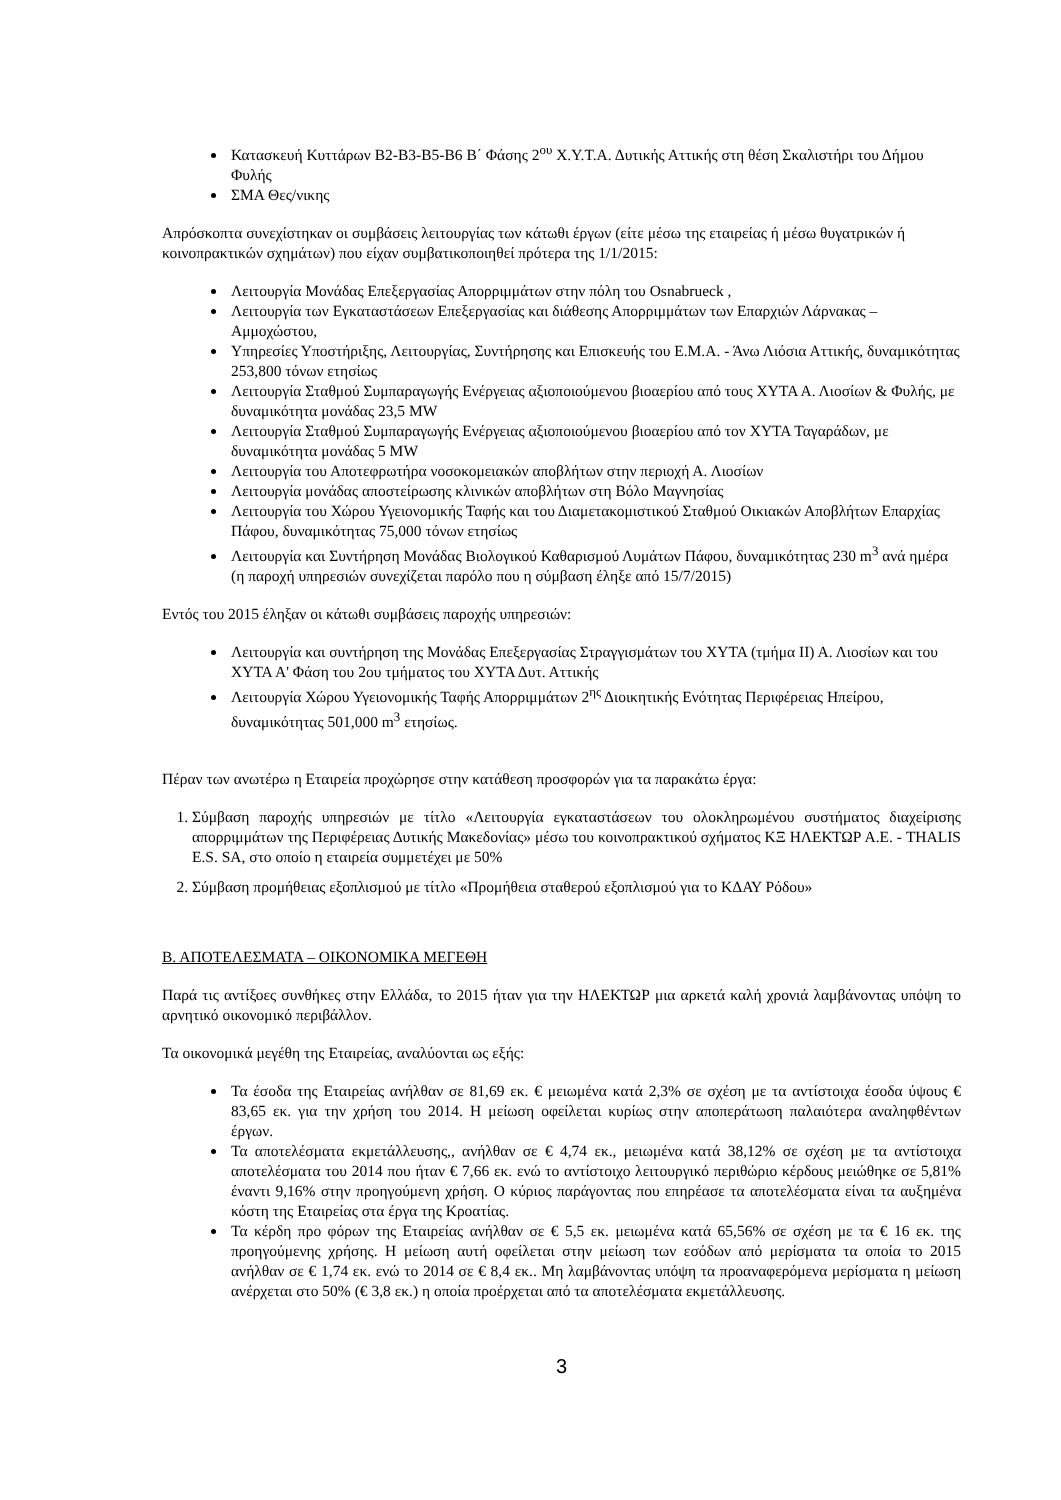Κατασκευή Κυττάρων Β2-Β3-Β5-Β6 Β΄ Φάσης 2<sup>ου</sup> Χ.Υ.Τ.Α. Δυτικής Αττικής στη θέση Σκαλιστήρι του Δήμου Φυλής
ΣΜΑ Θες/νικης
Απρόσκοπτα συνεχίστηκαν οι συμβάσεις λειτουργίας των κάτωθι έργων (είτε μέσω της εταιρείας ή μέσω θυγατρικών ή κοινοπρακτικών σχημάτων) που είχαν συμβατικοποιηθεί πρότερα της 1/1/2015:
Λειτουργία Μονάδας Επεξεργασίας Απορριμμάτων στην πόλη του Osnabrueck ,
Λειτουργία των Εγκαταστάσεων Επεξεργασίας και διάθεσης Απορριμμάτων των Επαρχιών Λάρνακας – Αμμοχώστου,
Υπηρεσίες Υποστήριξης, Λειτουργίας, Συντήρησης και Επισκευής του Ε.Μ.Α. - Άνω Λιόσια Αττικής, δυναμικότητας 253,800 τόνων ετησίως
Λειτουργία Σταθμού Συμπαραγωγής Ενέργειας αξιοποιούμενου βιοαερίου από τους ΧΥΤΑ Α. Λιοσίων & Φυλής, με δυναμικότητα μονάδας 23,5 MW
Λειτουργία Σταθμού Συμπαραγωγής Ενέργειας αξιοποιούμενου βιοαερίου από τον ΧΥΤΑ Ταγαράδων, με δυναμικότητα μονάδας 5 MW
Λειτουργία του Αποτεφρωτήρα νοσοκομειακών αποβλήτων στην περιοχή Α. Λιοσίων
Λειτουργία μονάδας αποστείρωσης κλινικών αποβλήτων στη Βόλο Μαγνησίας
Λειτουργία του Χώρου Υγειονομικής Ταφής και του Διαμετακομιστικού Σταθμού Οικιακών Αποβλήτων Επαρχίας Πάφου, δυναμικότητας 75,000 τόνων ετησίως
Λειτουργία και Συντήρηση Μονάδας Βιολογικού Καθαρισμού Λυμάτων Πάφου, δυναμικότητας 230 m<sup>3</sup> ανά ημέρα (η παροχή υπηρεσιών συνεχίζεται παρόλο που η σύμβαση έληξε από 15/7/2015)
Εντός του 2015 έληξαν οι κάτωθι συμβάσεις παροχής υπηρεσιών:
Λειτουργία και συντήρηση της Μονάδας Επεξεργασίας Στραγγισμάτων του ΧΥΤΑ (τμήμα ΙΙ) Α. Λιοσίων και του ΧΥΤΑ Α' Φάση του 2ου τμήματος του ΧΥΤΑ Δυτ. Αττικής
Λειτουργία Χώρου Υγειονομικής Ταφής Απορριμμάτων 2<sup>ης</sup> Διοικητικής Ενότητας Περιφέρειας Ηπείρου, δυναμικότητας 501,000 m<sup>3</sup> ετησίως.
Πέραν των ανωτέρω η Εταιρεία προχώρησε στην κατάθεση προσφορών για τα παρακάτω έργα:
1. Σύμβαση παροχής υπηρεσιών με τίτλο «Λειτουργία εγκαταστάσεων του ολοκληρωμένου συστήματος διαχείρισης απορριμμάτων της Περιφέρειας Δυτικής Μακεδονίας» μέσω του κοινοπρακτικού σχήματος ΚΞ ΗΛΕΚΤΩΡ Α.Ε. - THALIS E.S. SA, στο οποίο η εταιρεία συμμετέχει με 50%
2. Σύμβαση προμήθειας εξοπλισμού με τίτλο «Προμήθεια σταθερού εξοπλισμού για το ΚΔΑΥ Ρόδου»
Β. ΑΠΟΤΕΛΕΣΜΑΤΑ – ΟΙΚΟΝΟΜΙΚΑ ΜΕΓΕΘΗ
Παρά τις αντίξοες συνθήκες στην Ελλάδα, το 2015 ήταν για την ΗΛΕΚΤΩΡ μια αρκετά καλή χρονιά λαμβάνοντας υπόψη το αρνητικό οικονομικό περιβάλλον.
Τα οικονομικά μεγέθη της Εταιρείας, αναλύονται ως εξής:
Τα έσοδα της Εταιρείας ανήλθαν σε 81,69 εκ. € μειωμένα κατά 2,3% σε σχέση με τα αντίστοιχα έσοδα ύψους € 83,65 εκ. για την χρήση του 2014. Η μείωση οφείλεται κυρίως στην αποπεράτωση παλαιότερα αναληφθέντων έργων.
Τα αποτελέσματα εκμετάλλευσης,, ανήλθαν σε € 4,74 εκ., μειωμένα κατά 38,12% σε σχέση με τα αντίστοιχα αποτελέσματα του 2014 που ήταν € 7,66 εκ. ενώ το αντίστοιχο λειτουργικό περιθώριο κέρδους μειώθηκε σε 5,81% έναντι 9,16% στην προηγούμενη χρήση. Ο κύριος παράγοντας που επηρέασε τα αποτελέσματα είναι τα αυξημένα κόστη της Εταιρείας στα έργα της Κροατίας.
Τα κέρδη προ φόρων της Εταιρείας ανήλθαν σε € 5,5 εκ. μειωμένα κατά 65,56% σε σχέση με τα € 16 εκ. της προηγούμενης χρήσης. Η μείωση αυτή οφείλεται στην μείωση των εσόδων από μερίσματα τα οποία το 2015 ανήλθαν σε € 1,74 εκ. ενώ το 2014 σε € 8,4 εκ.. Μη λαμβάνοντας υπόψη τα προαναφερόμενα μερίσματα η μείωση ανέρχεται στο 50% (€ 3,8 εκ.) η οποία προέρχεται από τα αποτελέσματα εκμετάλλευσης.
3